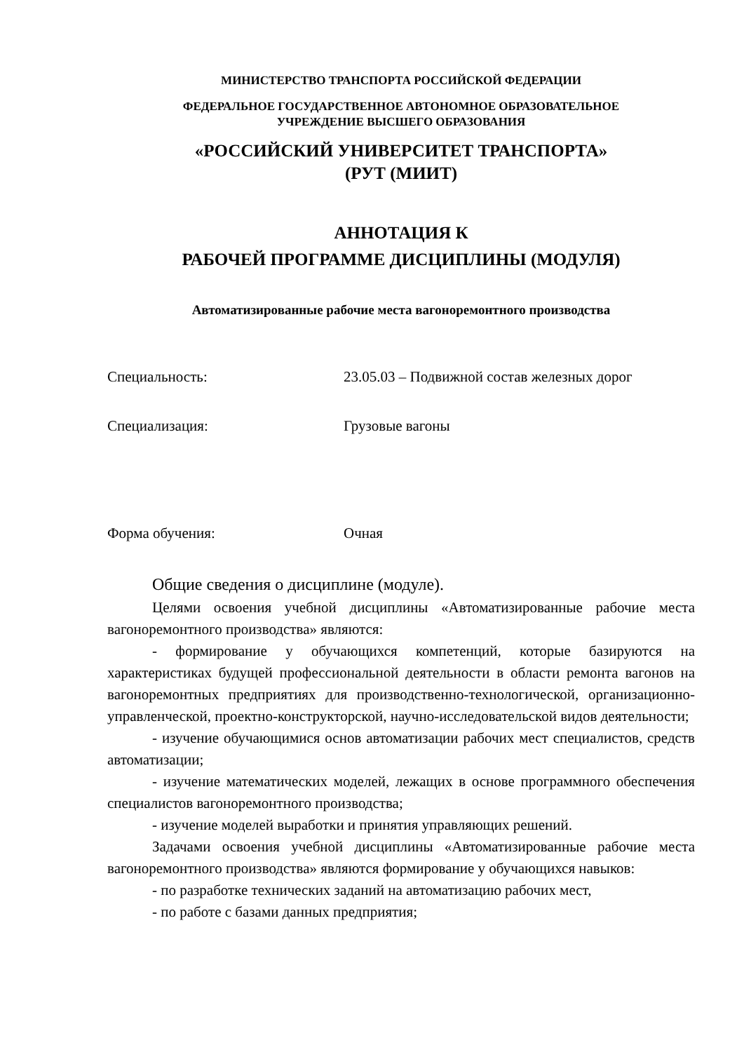МИНИСТЕРСТВО ТРАНСПОРТА РОССИЙСКОЙ ФЕДЕРАЦИИ
ФЕДЕРАЛЬНОЕ ГОСУДАРСТВЕННОЕ АВТОНОМНОЕ ОБРАЗОВАТЕЛЬНОЕ
УЧРЕЖДЕНИЕ ВЫСШЕГО ОБРАЗОВАНИЯ
«РОССИЙСКИЙ УНИВЕРСИТЕТ ТРАНСПОРТА»
(РУТ (МИИТ)
АННОТАЦИЯ К
РАБОЧЕЙ ПРОГРАММЕ ДИСЦИПЛИНЫ (МОДУЛЯ)
Автоматизированные рабочие места вагоноремонтного производства
Специальность: 23.05.03 – Подвижной состав железных дорог
Специализация: Грузовые вагоны
Форма обучения: Очная
Общие сведения о дисциплине (модуле).
Целями освоения учебной дисциплины «Автоматизированные рабочие места вагоноремонтного производства» являются:
- формирование у обучающихся компетенций, которые базируются на характеристиках будущей профессиональной деятельности в области ремонта вагонов на вагоноремонтных предприятиях для производственно-технологической, организационно-управленческой, проектно-конструкторской, научно-исследовательской видов деятельности;
- изучение обучающимися основ автоматизации рабочих мест специалистов, средств автоматизации;
- изучение математических моделей, лежащих в основе программного обеспечения специалистов вагоноремонтного производства;
- изучение моделей выработки и принятия управляющих решений.
Задачами освоения учебной дисциплины «Автоматизированные рабочие места вагоноремонтного производства» являются формирование у обучающихся навыков:
- по разработке технических заданий на автоматизацию рабочих мест,
- по работе с базами данных предприятия;